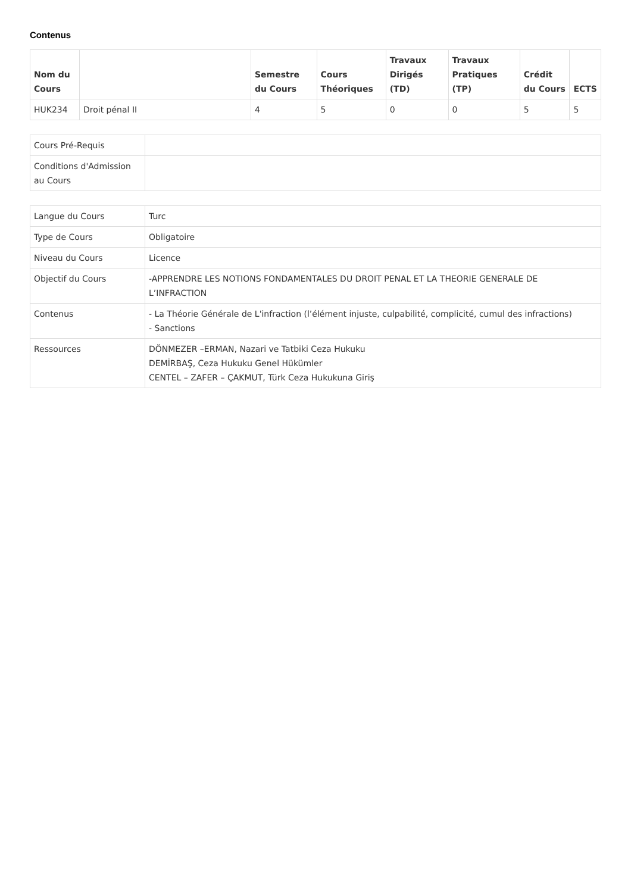Contenus
| Nom du Cours | | Semestre du Cours | Cours Théoriques | Travaux Dirigés (TD) | Travaux Pratiques (TP) | Crédit du Cours | ECTS |
| --- | --- | --- | --- | --- | --- | --- | --- |
| HUK234 | Droit pénal II | 4 | 5 | 0 | 0 | 5 | 5 |
| Cours Pré-Requis | |
| Conditions d'Admission au Cours | |
| Langue du Cours | Turc |
| Type de Cours | Obligatoire |
| Niveau du Cours | Licence |
| Objectif du Cours | -APPRENDRE LES NOTIONS FONDAMENTALES DU DROIT PENAL ET LA THEORIE GENERALE DE L’INFRACTION |
| Contenus | - La Théorie Générale de L'infraction (l’élément injuste, culpabilité, complicité, cumul des infractions) - Sanctions |
| Ressources | DÖNMEZER –ERMAN, Nazari ve Tatbiki Ceza Hukuku DEMİRBAŞ, Ceza Hukuku Genel Hükümler CENTEL – ZAFER – ÇAKMUT, Türk Ceza Hukukuna Giriş |